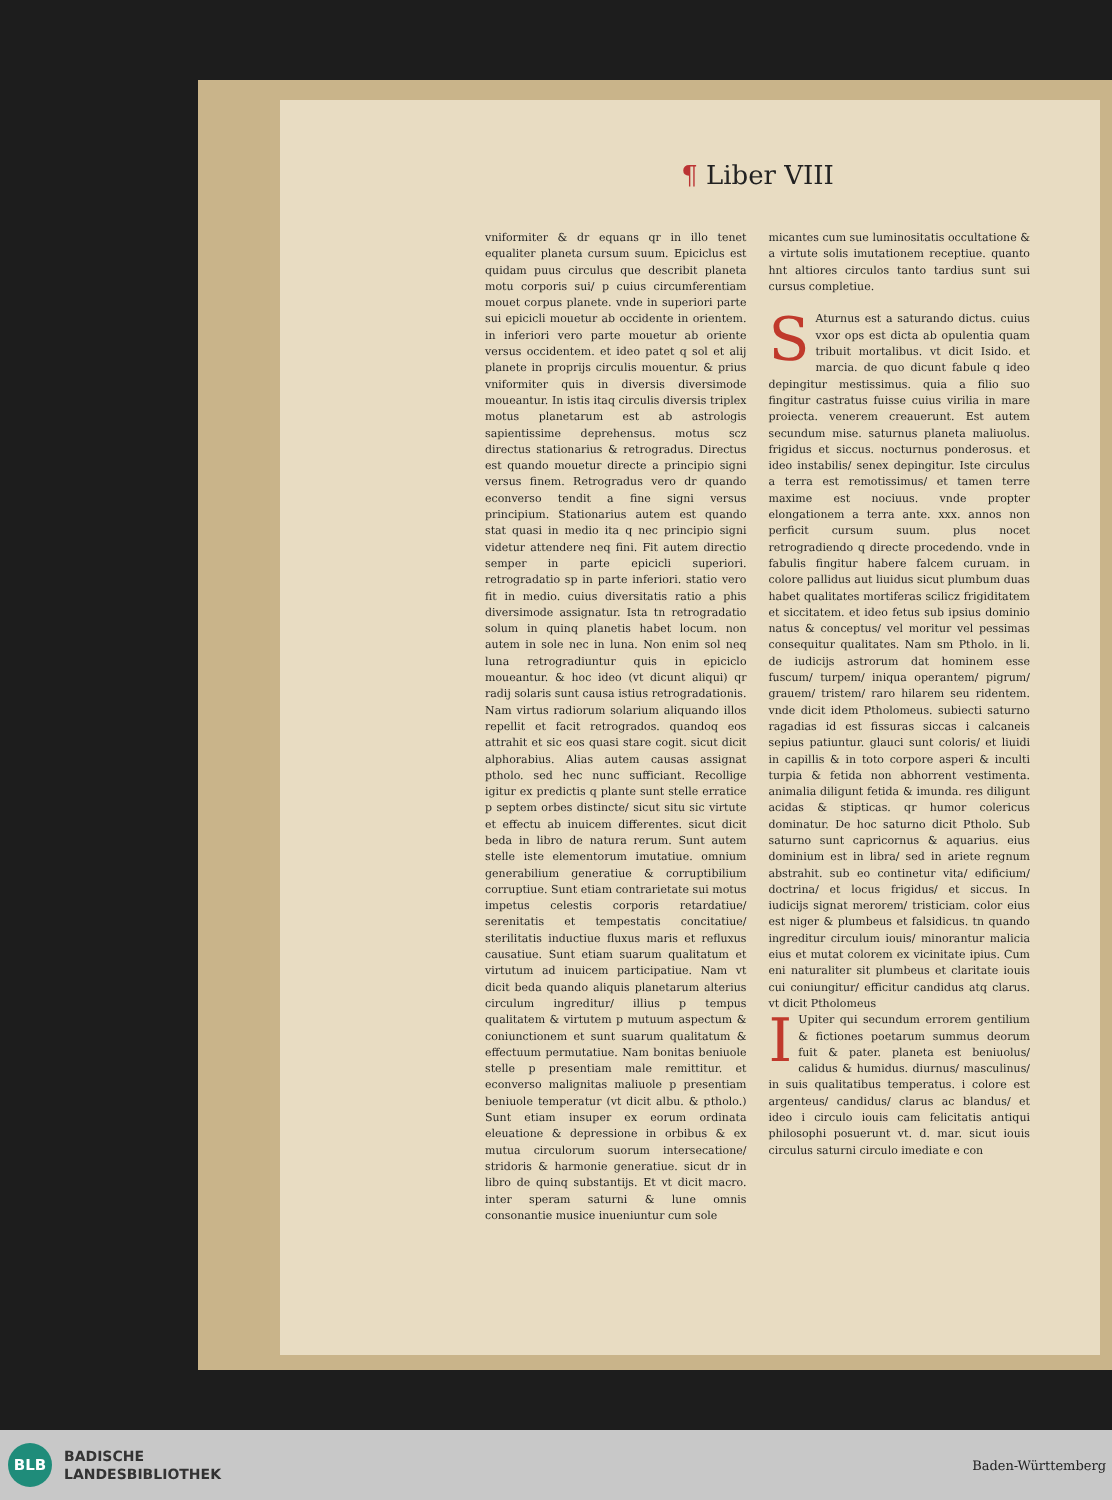¶ Liber VIII
vniformiter & dr equans qr in illo tenet equaliter planeta cursum suum. Epiciclus est quidam puus circulus que describit planeta motu corporis sui/ p cuius circumferentiam mouet corpus planete. vnde in superiori parte sui epicicli mouetur ab occidente in orientem. in inferiori vero parte mouetur ab oriente versus occidentem. et ideo patet q sol et alij planete in proprijs circulis mouentur. & prius vniformiter quis in diversis diversimode moueantur. In istis itaq circulis diversis triplex motus planetarum est ab astrologis sapientissime deprehensus. motus scz directus stationarius & retrogradus. Directus est quando mouetur directe a principio signi versus finem. Retrogradus vero dr quando econverso tendit a fine signi versus principium. Stationarius autem est quando stat quasi in medio ita q nec principio signi videtur attendere neq fini. Fit autem directio semper in parte epicicli superiori. retrogradatio sp in parte inferiori. statio vero fit in medio. cuius diversitatis ratio a phis diversimode assignatur. Ista tn retrogradatio solum in quinq planetis habet locum. non autem in sole nec in luna. Non enim sol neq luna retrogradiuntur quis in epiciclo moueantur. & hoc ideo (vt dicunt aliqui) qr radij solaris sunt causa istius retrogradationis. Nam virtus radiorum solarium aliquando illos repellit et facit retrogrados. quandoq eos attrahit et sic eos quasi stare cogit. sicut dicit alphorabius. Alias autem causas assignat ptholo. sed hec nunc sufficiant. Recollige igitur ex predictis q plante sunt stelle erratice p septem orbes distincte/ sicut situ sic virtute et effectu ab inuicem differentes. sicut dicit beda in libro de natura rerum. Sunt autem stelle iste elementorum imutatiue. omnium generabilium generatiue & corruptibilium corruptiue. Sunt etiam contrarietate sui motus impetus celestis corporis retardatiue/ serenitatis et tempestatis concitatiue/ sterilitatis inductiue fluxus maris et refluxus causatiue. Sunt etiam suarum qualitatum et virtutum ad inuicem participatiue. Nam vt dicit beda quando aliquis planetarum alterius circulum ingreditur/ illius p tempus qualitatem & virtutem p mutuum aspectum & coniunctionem et sunt suarum qualitatum & effectuum permutatiue. Nam bonitas beniuole stelle p presentiam male remittitur. et econverso malignitas maliuole p presentiam beniuole temperatur (vt dicit albu. & ptholo.) Sunt etiam insuper ex eorum ordinata eleuatione & depressione in orbibus & ex mutua circulorum suorum intersecatione/ stridoris & harmonie generatiue. sicut dr in libro de quinq substantijs. Et vt dicit macro. inter speram saturni & lune omnis consonantie musice inueniuntur cum sole
micantes cum sue luminositatis occultatione & a virtute solis imutationem receptiue. quanto hnt altiores circulos tanto tardius sunt sui cursus completiue.
SAturnus est a saturando dictus. cuius vxor ops est dicta ab opulentia quam tribuit mortalibus. vt dicit Isido. et marcia. de quo dicunt fabule q ideo depingitur mestissimus. quia a filio suo fingitur castratus fuisse cuius virilia in mare proiecta. venerem creauerunt. Est autem secundum mise. saturnus planeta maliuolus. frigidus et siccus. nocturnus ponderosus. et ideo instabilis/ senex depingitur. Iste circulus a terra est remotissimus/ et tamen terre maxime est nociuus. vnde propter elongationem a terra ante. xxx. annos non perficit cursum suum. plus nocet retrogradiendo q directe procedendo. vnde in fabulis fingitur habere falcem curuam. in colore pallidus aut liuidus sicut plumbum duas habet qualitates mortiferas scilicz frigiditatem et siccitatem. et ideo fetus sub ipsius dominio natus & conceptus/ vel moritur vel pessimas consequitur qualitates. Nam sm Ptholo. in li. de iudicijs astrorum dat hominem esse fuscum/ turpem/ iniqua operantem/ pigrum/ grauem/ tristem/ raro hilarem seu ridentem. vnde dicit idem Ptholomeus. subiecti saturno ragadias id est fissuras siccas i calcaneis sepius patiuntur. glauci sunt coloris/ et liuidi in capillis & in toto corpore asperi & inculti turpia & fetida non abhorrent vestimenta. animalia diligunt fetida & imunda. res diligunt acidas & stipticas. qr humor colericus dominatur. De hoc saturno dicit Ptholo. Sub saturno sunt capricornus & aquarius. eius dominium est in libra/ sed in ariete regnum abstrahit. sub eo continetur vita/ edificium/ doctrina/ et locus frigidus/ et siccus. In iudicijs signat merorem/ tristiciam. color eius est niger & plumbeus et falsidicus. tn quando ingreditur circulum iouis/ minorantur malicia eius et mutat colorem ex vicinitate ipius. Cum eni naturaliter sit plumbeus et claritate iouis cui coniungitur/ efficitur candidus atq clarus. vt dicit Ptholomeus
IUpiter qui secundum errorem gentilium & fictiones poetarum summus deorum fuit & pater. planeta est beniuolus/ calidus & humidus. diurnus/ masculinus/ in suis qualitatibus temperatus. i colore est argenteus/ candidus/ clarus ac blandus/ et ideo i circulo iouis cam felicitatis antiqui philosophi posuerunt vt. d. mar. sicut iouis circulus saturni circulo imediate e con
BLB
BADISCHE
LANDESBIBLIOTHEK
Baden-Württemberg